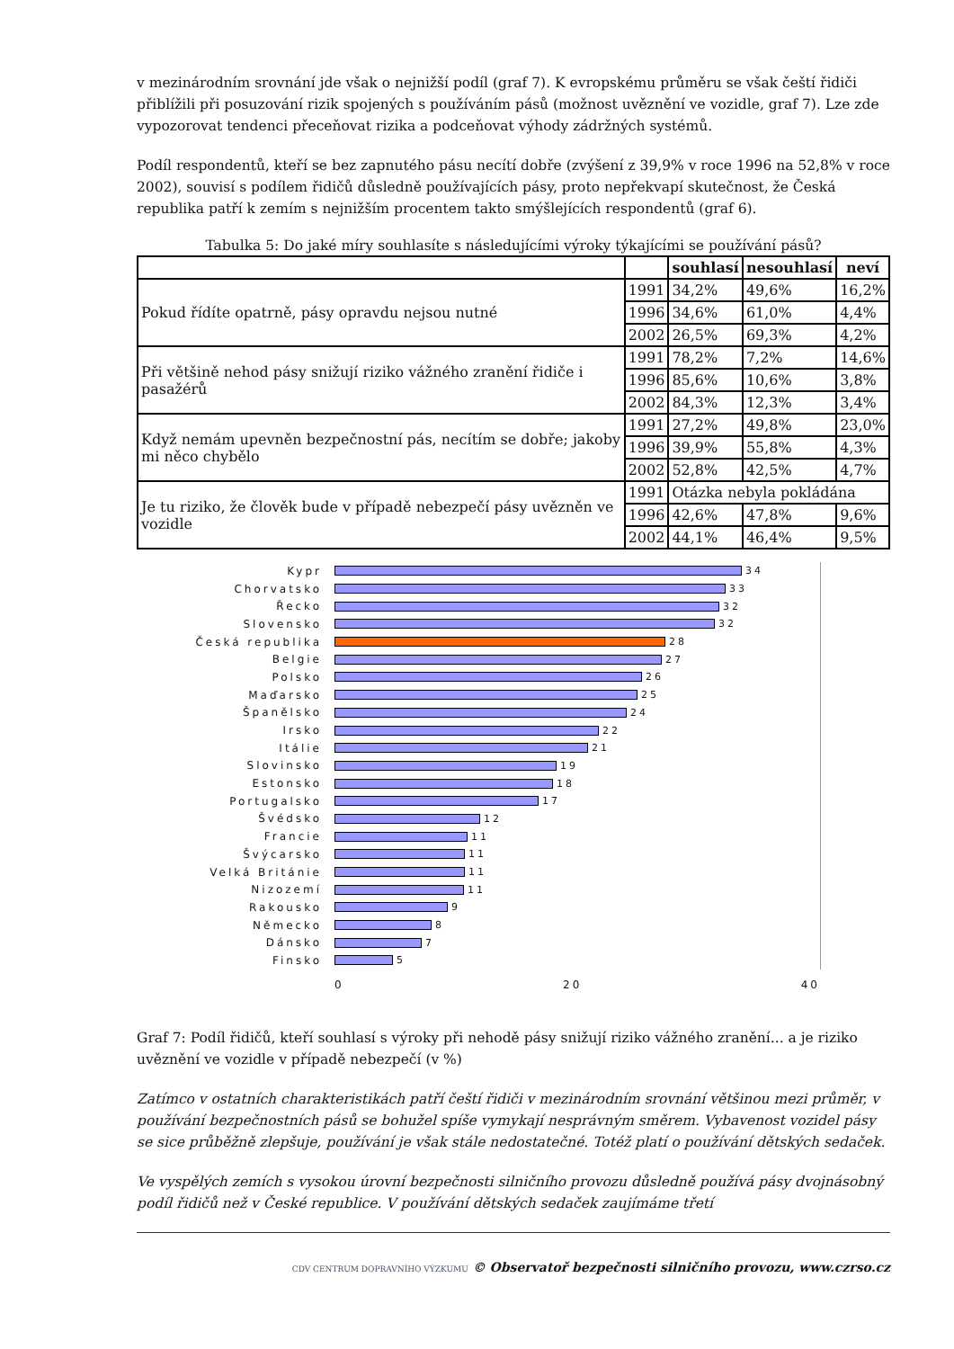v mezinárodním srovnání jde však o nejnižší podíl (graf 7). K evropskému průměru se však čeští řidiči přiblížili při posuzování rizik spojených s používáním pásů (možnost uvěznění ve vozidle, graf 7). Lze zde vypozorovat tendenci přeceňovat rizika a podceňovat výhody zádržných systémů.
Podíl respondentů, kteří se bez zapnutého pásu necítí dobře (zvýšení z 39,9% v roce 1996 na 52,8% v roce 2002), souvisí s podílem řidičů důsledně používajících pásy, proto nepřekvapí skutečnost, že Česká republika patří k zemím s nejnižším procentem takto smýšlejících respondentů (graf 6).
Tabulka 5: Do jaké míry souhlasíte s následujícími výroky týkajícími se používání pásů?
| | | souhlasí | nesouhlasí | neví |
| --- | --- | --- | --- | --- |
| Pokud řídíte opatrně, pásy opravdu nejsou nutné | 1991 | 34,2% | 49,6% | 16,2% |
| | 1996 | 34,6% | 61,0% | 4,4% |
| | 2002 | 26,5% | 69,3% | 4,2% |
| Při většině nehod pásy snižují riziko vážného zranění řidiče i pasažérů | 1991 | 78,2% | 7,2% | 14,6% |
| | 1996 | 85,6% | 10,6% | 3,8% |
| | 2002 | 84,3% | 12,3% | 3,4% |
| Když nemám upevněn bezpečnostní pás, necítím se dobře; jakoby mi něco chybělo | 1991 | 27,2% | 49,8% | 23,0% |
| | 1996 | 39,9% | 55,8% | 4,3% |
| | 2002 | 52,8% | 42,5% | 4,7% |
| Je tu riziko, že člověk bude v případě nebezpečí pásy uvězněn ve vozidle | 1991 | Otázka nebyla pokládána | | |
| | 1996 | 42,6% | 47,8% | 9,6% |
| | 2002 | 44,1% | 46,4% | 9,5% |
Kypr 34
Chorvatsko 33
Řecko 32
Slovensko 32
Česká republika 28
Belgie 27
Polsko 26
Maďarsko 25
Španělsko 24
Irsko 22
Itálie 21
Slovinsko 19
Estonsko 18
Portugalsko 17
Švédsko 12
Francie 11
Švýcarsko 11
Velká Británie 11
Nizozemí 11
Rakousko 9
Německo 8
Dánsko 7
Finsko 5
0 20 40
Graf 7: Podíl řidičů, kteří souhlasí s výroky při nehodě pásy snižují riziko vážného zranění... a je riziko uvěznění ve vozidle v případě nebezpečí (v %)
Zatímco v ostatních charakteristikách patří čeští řidiči v mezinárodním srovnání většinou mezi průměr, v používání bezpečnostních pásů se bohužel spíše vymykají nesprávným směrem. Vybavenost vozidel pásy se sice průběžně zlepšuje, používání je však stále nedostatečné. Totéž platí o používání dětských sedaček.
Ve vyspělých zemích s vysokou úrovní bezpečnosti silničního provozu důsledně používá pásy dvojnásobný podíl řidičů než v České republice. V používání dětských sedaček zaujímáme třetí
CDV CENTRUM DOPRAVNÍHO VÝZKUMU © Observatoř bezpečnosti silničního provozu, www.czrso.cz